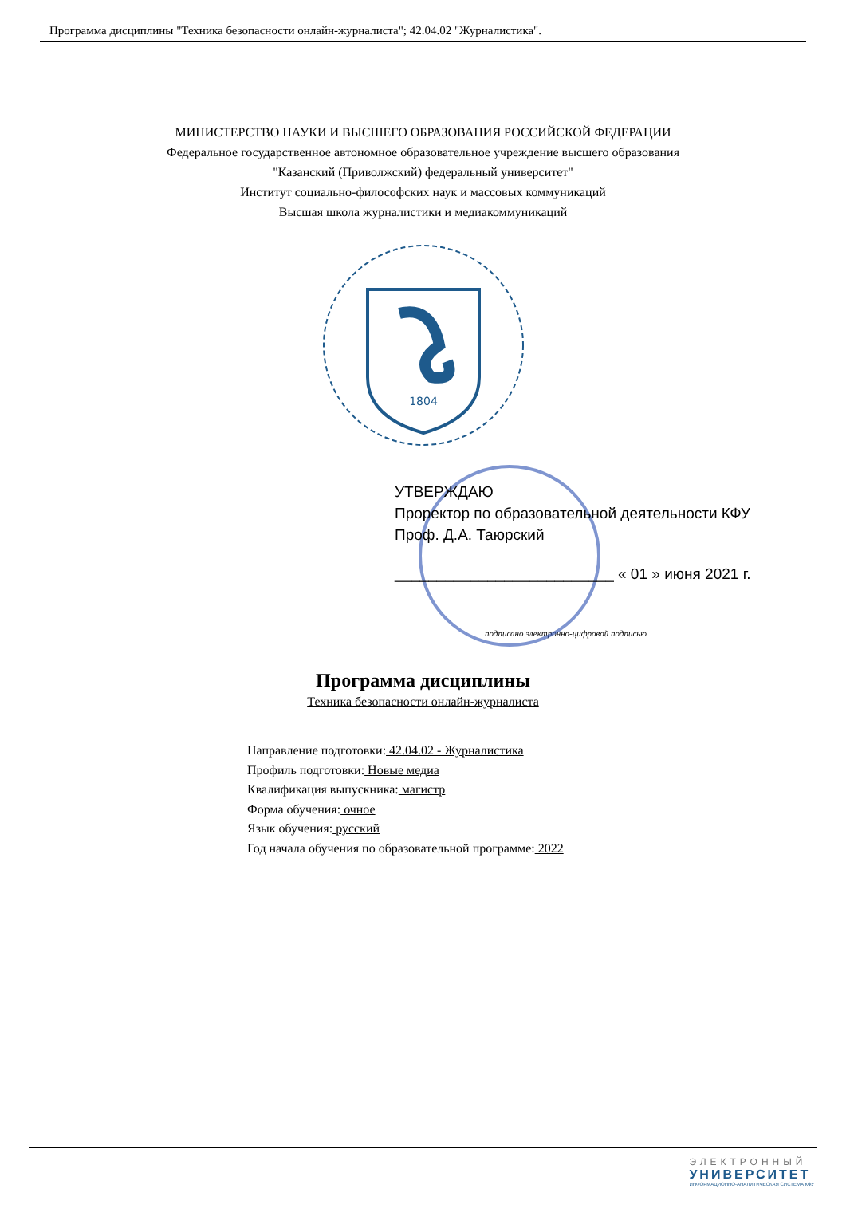Программа дисциплины "Техника безопасности онлайн-журналиста"; 42.04.02 "Журналистика".
МИНИСТЕРСТВО НАУКИ И ВЫСШЕГО ОБРАЗОВАНИЯ РОССИЙСКОЙ ФЕДЕРАЦИИ
Федеральное государственное автономное образовательное учреждение высшего образования
"Казанский (Приволжский) федеральный университет"
Институт социально-философских наук и массовых коммуникаций
Высшая школа журналистики и медиакоммуникаций
1804
УТВЕРЖДАЮ
Проректор по образовательной деятельности КФУ
Проф. Д.А. Таюрский
__________________________ « 01 » июня 2021 г.
подписано электронно-цифровой подписью
Программа дисциплины
Техника безопасности онлайн-журналиста
Направление подготовки: 42.04.02 - Журналистика
Профиль подготовки: Новые медиа
Квалификация выпускника: магистр
Форма обучения: очное
Язык обучения: русский
Год начала обучения по образовательной программе: 2022
ЭЛЕКТРОННЫЙ
УНИВЕРСИТЕТ
ИНФОРМАЦИОННО-АНАЛИТИЧЕСКАЯ СИСТЕМА КФУ